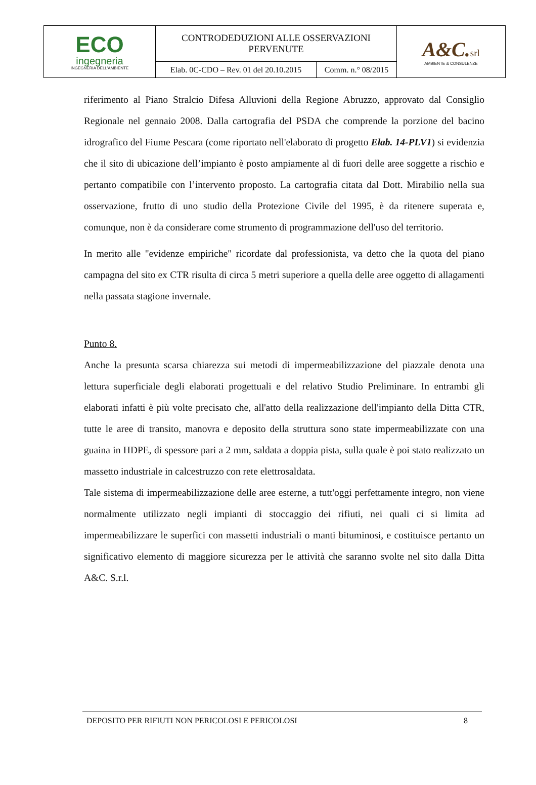| ECO ingegneria INGEGNERIA DELL'AMBIENTE | CONTRODEDUZIONI ALLE OSSERVAZIONI PERVENUTE | | A&C. srl AMBIENTE & CONSULENZE |
| | Elab. 0C-CDO – Rev. 01 del 20.10.2015 | Comm. n.° 08/2015 | |
riferimento al Piano Stralcio Difesa Alluvioni della Regione Abruzzo, approvato dal Consiglio Regionale nel gennaio 2008. Dalla cartografia del PSDA che comprende la porzione del bacino idrografico del Fiume Pescara (come riportato nell'elaborato di progetto Elab. 14-PLV1) si evidenzia che il sito di ubicazione dell’impianto è posto ampiamente al di fuori delle aree soggette a rischio e pertanto compatibile con l’intervento proposto. La cartografia citata dal Dott. Mirabilio nella sua osservazione, frutto di uno studio della Protezione Civile del 1995, è da ritenere superata e, comunque, non è da considerare come strumento di programmazione dell'uso del territorio.
In merito alle "evidenze empiriche" ricordate dal professionista, va detto che la quota del piano campagna del sito ex CTR risulta di circa 5 metri superiore a quella delle aree oggetto di allagamenti nella passata stagione invernale.
Punto 8.
Anche la presunta scarsa chiarezza sui metodi di impermeabilizzazione del piazzale denota una lettura superficiale degli elaborati progettuali e del relativo Studio Preliminare. In entrambi gli elaborati infatti è più volte precisato che, all'atto della realizzazione dell'impianto della Ditta CTR, tutte le aree di transito, manovra e deposito della struttura sono state impermeabilizzate con una guaina in HDPE, di spessore pari a 2 mm, saldata a doppia pista, sulla quale è poi stato realizzato un massetto industriale in calcestruzzo con rete elettrosaldata.
Tale sistema di impermeabilizzazione delle aree esterne, a tutt'oggi perfettamente integro, non viene normalmente utilizzato negli impianti di stoccaggio dei rifiuti, nei quali ci si limita ad impermeabilizzare le superfici con massetti industriali o manti bituminosi, e costituisce pertanto un significativo elemento di maggiore sicurezza per le attività che saranno svolte nel sito dalla Ditta A&C. S.r.l.
DEPOSITO PER RIFIUTI NON PERICOLOSI E PERICOLOSI 8